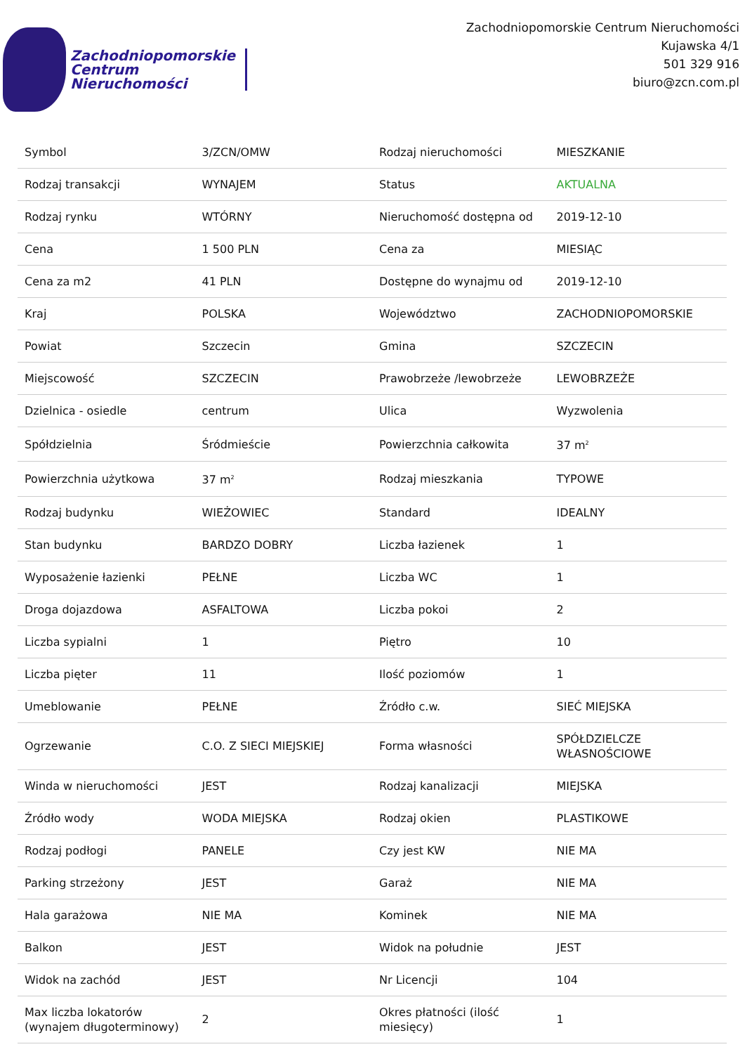Zachodniopomorskie
Centrum
Nieruchomości
Zachodniopomorskie Centrum Nieruchomości
Kujawska 4/1
501 329 916
biuro@zcn.com.pl
| Symbol | 3/ZCN/OMW | Rodzaj nieruchomości | MIESZKANIE |
| Rodzaj transakcji | WYNAJEM | Status | AKTUALNA |
| Rodzaj rynku | WTÓRNY | Nieruchomość dostępna od | 2019-12-10 |
| Cena | 1 500 PLN | Cena za | MIESIĄC |
| Cena za m2 | 41 PLN | Dostępne do wynajmu od | 2019-12-10 |
| Kraj | POLSKA | Województwo | ZACHODNIOPOMORSKIE |
| Powiat | Szczecin | Gmina | SZCZECIN |
| Miejscowość | SZCZECIN | Prawobrzeże /lewobrzeże | LEWOBRZEŻE |
| Dzielnica - osiedle | centrum | Ulica | Wyzwolenia |
| Spółdzielnia | Śródmieście | Powierzchnia całkowita | 37 m<sup>2</sup> |
| Powierzchnia użytkowa | 37 m<sup>2</sup> | Rodzaj mieszkania | TYPOWE |
| Rodzaj budynku | WIEŻOWIEC | Standard | IDEALNY |
| Stan budynku | BARDZO DOBRY | Liczba łazienek | 1 |
| Wyposażenie łazienki | PEŁNE | Liczba WC | 1 |
| Droga dojazdowa | ASFALTOWA | Liczba pokoi | 2 |
| Liczba sypialni | 1 | Piętro | 10 |
| Liczba pięter | 11 | Ilość poziomów | 1 |
| Umeblowanie | PEŁNE | Źródło c.w. | SIEĆ MIEJSKA |
| Ogrzewanie | C.O. Z SIECI MIEJSKIEJ | Forma własności | SPÓŁDZIELCZE WŁASNOŚCIOWE |
| Winda w nieruchomości | JEST | Rodzaj kanalizacji | MIEJSKA |
| Źródło wody | WODA MIEJSKA | Rodzaj okien | PLASTIKOWE |
| Rodzaj podłogi | PANELE | Czy jest KW | NIE MA |
| Parking strzeżony | JEST | Garaż | NIE MA |
| Hala garażowa | NIE MA | Kominek | NIE MA |
| Balkon | JEST | Widok na południe | JEST |
| Widok na zachód | JEST | Nr Licencji | 104 |
| Max liczba lokatorów (wynajem długoterminowy) | 2 | Okres płatności (ilość miesięcy) | 1 |